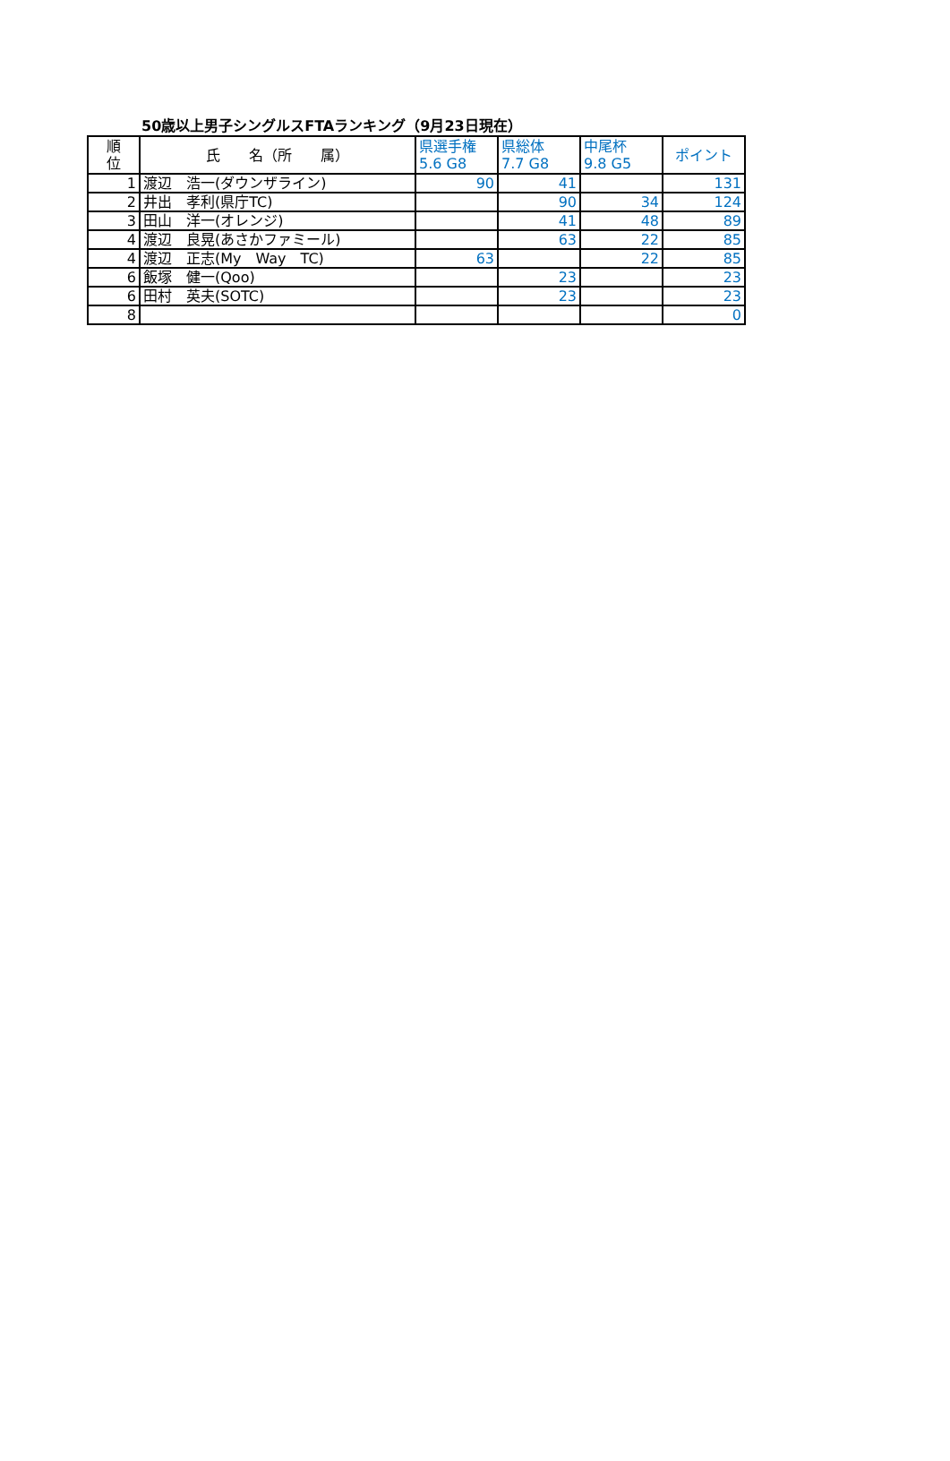50歳以上男子シングルスFTAランキング（9月23日現在）
| 順 位 | 氏 名（所 属） | 県選手権 5.6 G8 | 県総体 7.7 G8 | 中尾杯 9.8 G5 | ポイント |
| --- | --- | --- | --- | --- | --- |
| 1 | 渡辺 浩一(ダウンザライン) | 90 | 41 | | 131 |
| 2 | 井出 孝利(県庁TC) | | 90 | 34 | 124 |
| 3 | 田山 洋一(オレンジ) | | 41 | 48 | 89 |
| 4 | 渡辺 良晃(あさかファミール) | | 63 | 22 | 85 |
| 4 | 渡辺 正志(My Way TC) | 63 | | 22 | 85 |
| 6 | 飯塚 健一(Qoo) | | 23 | | 23 |
| 6 | 田村 英夫(SOTC) | | 23 | | 23 |
| 8 | | | | | 0 |